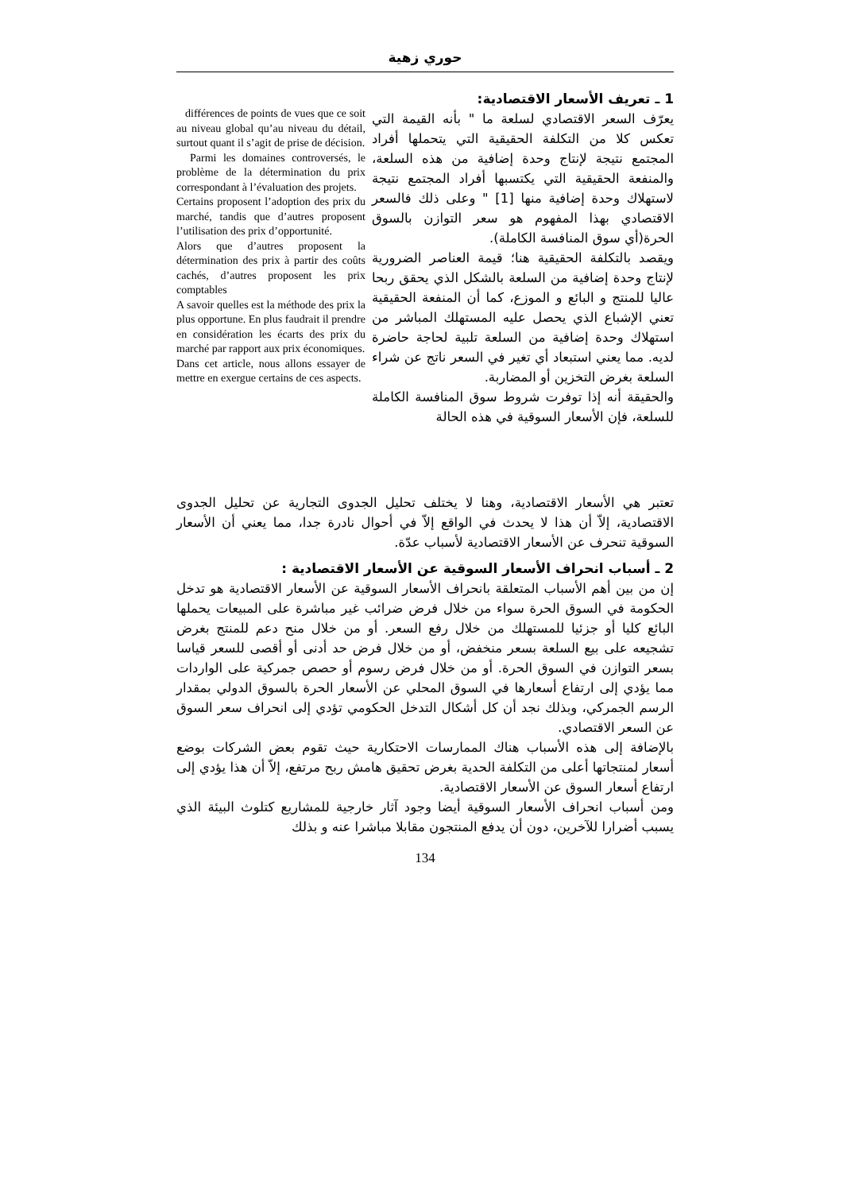حوري زهية
1 ـ تعريف الأسعار الاقتصادية:
يعرّف السعر الاقتصادي لسلعة ما " بأنه القيمة التي تعكس كلا من التكلفة الحقيقية التي يتحملها أفراد المجتمع نتيجة لإنتاج وحدة إضافية من هذه السلعة، والمنفعة الحقيقية التي يكتسبها أفراد المجتمع نتيجة لاستهلاك وحدة إضافية منها [1] " وعلى ذلك فالسعر الاقتصادي بهذا المفهوم هو سعر التوازن بالسوق الحرة(أي سوق المنافسة الكاملة).
ويقصد بالتكلفة الحقيقية هنا؛ قيمة العناصر الضرورية لإنتاج وحدة إضافية من السلعة بالشكل الذي يحقق ربحا عاليا للمنتج و البائع و الموزع، كما أن المنفعة الحقيقية تعني الإشباع الذي يحصل عليه المستهلك المباشر من استهلاك وحدة إضافية من السلعة تلبية لحاجة حاضرة لديه. مما يعني استبعاد أي تغير في السعر ناتج عن شراء السلعة بغرض التخزين أو المضاربة.
والحقيقة أنه إذا توفرت شروط سوق المنافسة الكاملة للسلعة، فإن الأسعار السوقية في هذه الحالة
différences de points de vues que ce soit au niveau global qu’au niveau du détail, surtout quant il s’agit de prise de décision.
Parmi les domaines controversés, le problème de la détermination du prix correspondant à l’évaluation des projets.
Certains proposent l’adoption des prix du marché, tandis que d’autres proposent l’utilisation des prix d’opportunité.
Alors que d’autres proposent la détermination des prix à partir des coûts cachés, d’autres proposent les prix comptables
A savoir quelles est la méthode des prix la plus opportune. En plus faudrait il prendre en considération les écarts des prix du marché par rapport aux prix économiques.
Dans cet article, nous allons essayer de mettre en exergue certains de ces aspects.
تعتبر هي الأسعار الاقتصادية، وهنا لا يختلف تحليل الجدوى التجارية عن تحليل الجدوى الاقتصادية، إلاّ أن هذا لا يحدث في الواقع إلاّ في أحوال نادرة جدا، مما يعني أن الأسعار السوقية تنحرف عن الأسعار الاقتصادية لأسباب عدّة.
2 ـ أسباب انحراف الأسعار السوقية عن الأسعار الاقتصادية :
إن من بين أهم الأسباب المتعلقة بانحراف الأسعار السوقية عن الأسعار الاقتصادية هو تدخل الحكومة في السوق الحرة سواء من خلال فرض ضرائب غير مباشرة على المبيعات يحملها البائع كليا أو جزئيا للمستهلك من خلال رفع السعر. أو من خلال منح دعم للمنتج بغرض تشجيعه على بيع السلعة بسعر منخفض، أو من خلال فرض حد أدنى أو أقصى للسعر قياسا بسعر التوازن في السوق الحرة. أو من خلال فرض رسوم أو حصص جمركية على الواردات مما يؤدي إلى ارتفاع أسعارها في السوق المحلي عن الأسعار الحرة بالسوق الدولي بمقدار الرسم الجمركي، وبذلك نجد أن كل أشكال التدخل الحكومي تؤدي إلى انحراف سعر السوق عن السعر الاقتصادي.
بالإضافة إلى هذه الأسباب هناك الممارسات الاحتكارية حيث تقوم بعض الشركات بوضع أسعار لمنتجاتها أعلى من التكلفة الحدية بغرض تحقيق هامش ربح مرتفع، إلاّ أن هذا يؤدي إلى ارتفاع أسعار السوق عن الأسعار الاقتصادية.
ومن أسباب انحراف الأسعار السوقية أيضا وجود آثار خارجية للمشاريع كتلوث البيئة الذي يسبب أضرارا للآخرين، دون أن يدفع المنتجون مقابلا مباشرا عنه و بذلك
134